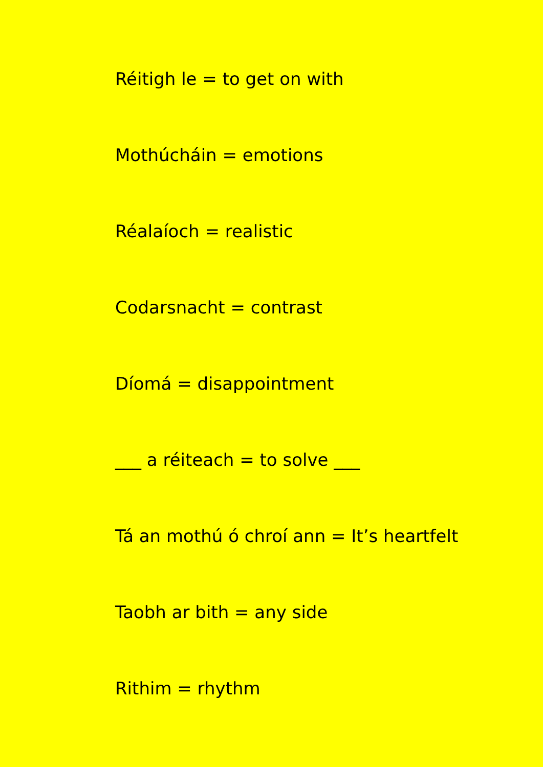Réitigh le = to get on with
Mothúcháin = emotions
Réalaíoch = realistic
Codarsnacht = contrast
Díomá = disappointment
___ a réiteach = to solve ___
Tá an mothú ó chroí ann = It’s heartfelt
Taobh ar bith = any side
Rithim = rhythm